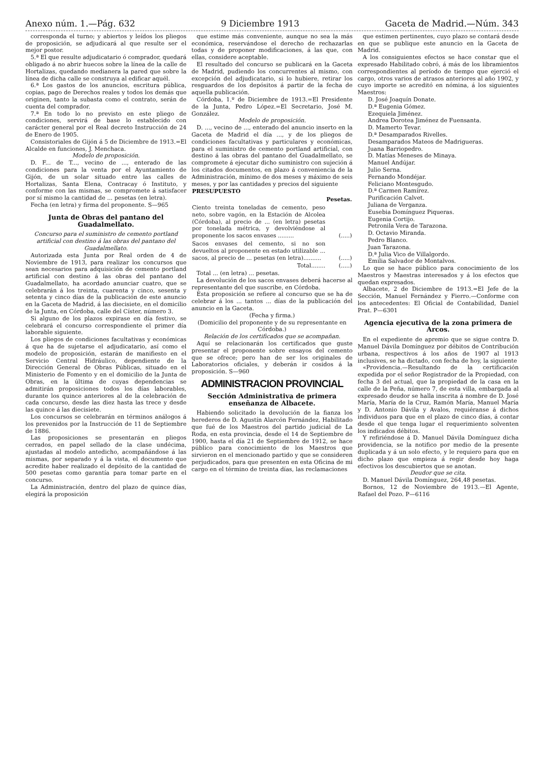Anexo núm. 1.—Pág. 632 9 Diciembre 1913 Gaceta de Madrid.—Núm. 343
corresponda el turno; y abiertos y leídos los pliegos de proposición, se adjudicará al que resulte ser el mejor postor.
5.ª El que resulte adjudicatario ó comprador, quedará obligado á no abrir huecos sobre la línea de la calle de Hortalizas, quedando medianera la pared que sobre la línea de dicha calle se construya al edificar aquél.
6.ª Los gastos de los anuncios, escritura pública, copias, pago de Derechos reales y todos los demás que originen, tanto la subasta como el contrato, serán de cuenta del comprador.
7.ª En todo lo no previsto en este pliego de condiciones, servirá de base lo establecido con carácter general por el Real decreto Instrucción de 24 de Enero de 1905.
Consistoriales de Gijón á 5 de Diciembre de 1913.=El Alcalde en funciones, J. Menchaca.
Modelo de proposición.
D. F... de T..., vecino de ..., enterado de las condiciones para la venta por el Ayuntamiento de Gijón, de un solar situado entre las calles de Hortalizas, Santa Elena, Contracay ó Instituto, y conforme con las mismas, se compromete á satisfacer por sí mismo la cantidad de ... pesetas (en letra).
Fecha (en letra) y firma del proponente. S—965
Junta de Obras del pantano del Guadalmellato.
Concurso para el suministro de cemento portland artificial con destino á las obras del pantano del Guadalmellato.
Autorizada esta Junta por Real orden de 4 de Noviembre de 1913, para realizar los concursos que sean necesarios para adquisición de cemento portland artificial con destino á las obras del pantano del Guadalmellato, ha acordado anunciar cuatro, que se celebrarán á los treinta, cuarenta y cinco, sesenta y setenta y cinco días de la publicación de este anuncio en la Gaceta de Madrid, á las diecisiete, en el domicilio de la Junta, en Córdoba, calle del Císter, número 3.
Si alguno de los plazos expirase en día festivo, se celebrará el concurso correspondiente el primer día laborable siguiente.
Los pliegos de condiciones facultativas y económicas á que ha de sujetarse el adjudicatario, así como el modelo de proposición, estarán de manifiesto en el Servicio Central Hidráulico, dependiente de la Dirección General de Obras Públicas, situado en el Ministerio de Fomento y en el domicilio de la Junta de Obras, en la última de cuyas dependencias se admitirán proposiciones todos los días laborables, durante los quince anteriores al de la celebración de cada concurso, desde las diez hasta las trece y desde las quince á las diecisiete.
Los concursos se celebrarán en términos análogos á los prevenidos por la Instrucción de 11 de Septiembre de 1886.
Las proposiciones se presentarán en pliegos cerrados, en papel sellado de la clase undécima, ajustadas al modelo antedicho, acompañándose á las mismas, por separado y á la vista, el documento que acredite haber realizado el depósito de la cantidad de 500 pesetas como garantía para tomar parte en el concurso.
La Administración, dentro del plazo de quince días, elegirá la proposición
que estime más conveniente, aunque no sea la más económica, reservándose el derecho de rechazarlas todas y de proponer modificaciones, á las que, con ellas, considere aceptable.
El resultado del concurso se publicará en la Gaceta de Madrid, pudiendo los concurrentes al mismo, con excepción del adjudicatario, si lo hubiere, retirar los resguardos de los depósitos á partir de la fecha de aquella publicación.
Córdoba, 1.º de Diciembre de 1913.=El Presidente de la Junta, Pedro López.=El Secretario, José M. González.
Modelo de proposición.
D. ..., vecino de ..., enterado del anuncio inserto en la Gaceta de Madrid el día ..., y de los pliegos de condiciones facultativas y particulares y económicas, para el suministro de cemento portland artificial, con destino á las obras del pantano del Guadalmellato, se compromete á ejecutar dicho suministro con sujeción á los citados documentos, en plazo á conveniencia de la Administración, mínimo de dos meses y máximo de seis meses, y por las cantidades y precios del siguiente
| PRESUPUESTO | |
| --- | --- |
| | Pesetas. |
| Ciento treinta toneladas de cemento, peso neto, sobre vagón, en la Estación de Alcolea (Córdoba), al precio de ... (en letra) pesetas por tonelada métrica, y devolviéndose al proponente los sacos envases ......... | (.....) |
| Sacos envases del cemento, si no son devueltos al proponente en estado utilizable ... sacos, al precio de ... pesetas (en letra).......... | (.....) |
| Total........ | (.....) |
Total ... (en letra) ... pesetas.
La devolución de los sacos envases deberá hacerse al representante del que suscribe, en Córdoba.
Esta proposición se refiere al concurso que se ha de celebrar á los ... tantos ... días de la publicación del anuncio en la Gaceta.
(Fecha y firma.)
(Domicilio del proponente y de su representante en Córdoba.)
Relación de los certificados que se acompañan.
Aquí se relacionarán los certificados que guste presentar el proponente sobre ensayos del cemento que se ofrece; pero han de ser los originales de Laboratorios oficiales, y deberán ir cosidos á la proposición. S—960
ADMINISTRACION PROVINCIAL
Sección Administrativa de primera enseñanza de Albacete.
Habiendo solicitado la devolución de la fianza los herederos de D. Agustín Alarcón Fernández, Habilitado que fué de los Maestros del partido judicial de La Roda, en esta provincia, desde el 14 de Septiembre de 1900, hasta el día 21 de Septiembre de 1912, se hace público para conocimiento de los Maestros que sirvieron en el mencionado partido y que se consideren perjudicados, para que presenten en esta Oficina de mi cargo en el término de treinta días, las reclamaciones
que estimen pertinentes, cuyo plazo se contará desde en que se publique este anuncio en la Gaceta de Madrid.
A los consiguientes efectos se hace constar que el expresado Habilitado cobró, á más de los libramientos correspondientes al período de tiempo que ejerció el cargo, otros varios de atrasos anteriores al año 1902, y cuyo importe se acreditó en nómina, á los siguientes Maestros:
D. José Joaquín Donate.
D.ª Eugenia Gómez.
Ezequiela Jiménez.
Andrea Dorotea Jiménez de Fuensanta.
D. Mamerto Tevar.
D.ª Desamparados Rivelles.
Desamparados Mateos de Madrigueras.
Juana Barriopedro.
D. Matías Meneses de Minaya.
Manuel Andújar.
Julio Serna.
Fernando Mondéjar.
Feliciano Montesgudo.
D.ª Carmen Ramírez.
Purificación Calvet.
Juliana de Verganza.
Eusebia Domínguez Piqueras.
Eugenia Cortijo.
Petronila Vera de Tarazona.
D. Octavio Miranda.
Pedro Blanco.
Juan Tarazona.
D.ª Julia Vico de Villalgordo.
Emilia Salvador de Montalvos.
Lo que se hace público para conocimiento de los Maestros y Maestras interesados y á los efectos que quedan expresados.
Albacete, 2 de Diciembre de 1913.=El Jefe de la Sección, Manuel Fernández y Fierro.—Conforme con los antecedentes: El Oficial de Contabilidad, Daniel Prat. P—6301
Agencia ejecutiva de la zona primera de Arcos.
En el expediente de apremio que se sigue contra D. Manuel Dávila Domínguez por débitos de Contribución urbana, respectivos á los años de 1907 al 1913 inclusives, se ha dictado, con fecha de hoy, la siguiente
«Providencia.—Resultando de la certificación expedida por el señor Registrador de la Propiedad, con fecha 3 del actual, que la propiedad de la casa en la calle de la Peña, número 7, de esta villa, embargada al expresado deudor se halla inscrita á nombre de D. José María, María de la Cruz, Ramón María, Manuel María y D. Antonio Dávila y Avalos, requiéranse á dichos individuos para que en el plazo de cinco días, á contar desde el que tenga lugar el requerimiento solventen los indicados débitos.
Y refiriéndose á D. Manuel Dávila Domínguez dicha providencia, se la notifico por medio de la presente duplicada y á un solo efecto, y le requiero para que en dicho plazo que empieza á regir desde hoy haga efectivos los descubiertos que se anotan.
Deudor que se cita.
D. Manuel Dávila Domínguez, 264,48 pesetas.
Bornos, 12 de Noviembre de 1913.—El Agente, Rafael del Pozo. P—6116